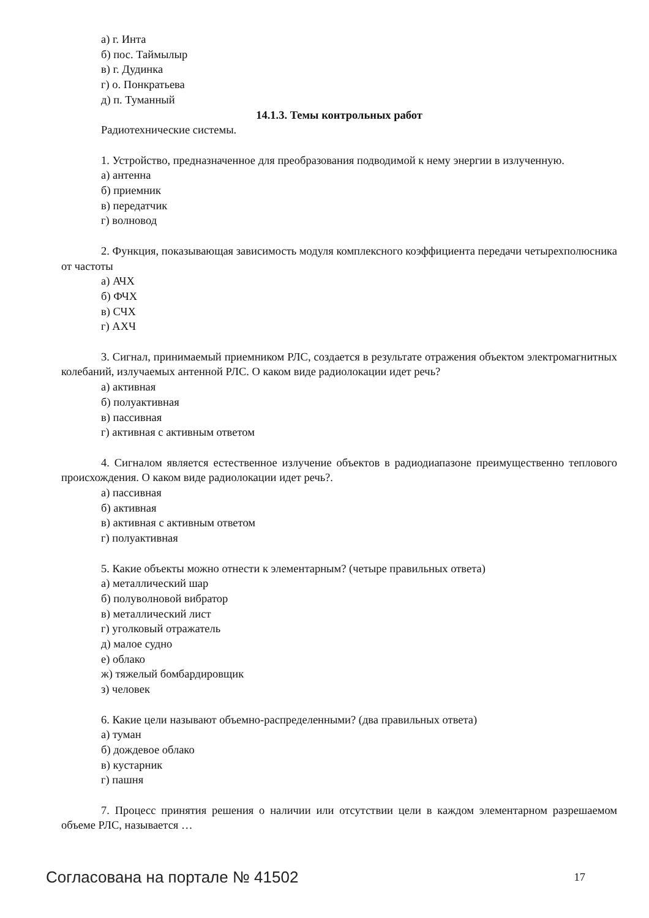а) г. Инта
б) пос. Таймылыр
в) г. Дудинка
г) о. Понкратьева
д) п. Туманный
14.1.3. Темы контрольных работ
Радиотехнические системы.
1. Устройство, предназначенное для преобразования подводимой к нему энергии в излученную.
а) антенна
б) приемник
в) передатчик
г) волновод
2. Функция, показывающая зависимость модуля комплексного коэффициента передачи четырехполюсника от частоты
а) АЧХ
б) ФЧХ
в) СЧХ
г) АХЧ
3. Сигнал, принимаемый приемником РЛС, создается в результате отражения объектом электромагнитных колебаний, излучаемых антенной РЛС. О каком виде радиолокации идет речь?
а) активная
б) полуактивная
в) пассивная
г) активная с активным ответом
4. Сигналом является естественное излучение объектов в радиодиапазоне преимущественно теплового происхождения. О каком виде радиолокации идет речь?.
а) пассивная
б) активная
в) активная с активным ответом
г) полуактивная
5. Какие объекты можно отнести к элементарным? (четыре правильных ответа)
а) металлический шар
б) полуволновой вибратор
в) металлический лист
г) уголковый отражатель
д) малое судно
е) облако
ж) тяжелый бомбардировщик
з) человек
6. Какие цели называют объемно-распределенными? (два правильных ответа)
а) туман
б) дождевое облако
в) кустарник
г) пашня
7. Процесс принятия решения о наличии или отсутствии цели в каждом элементарном разрешаемом объеме РЛС, называется …
Согласована на портале № 41502 17